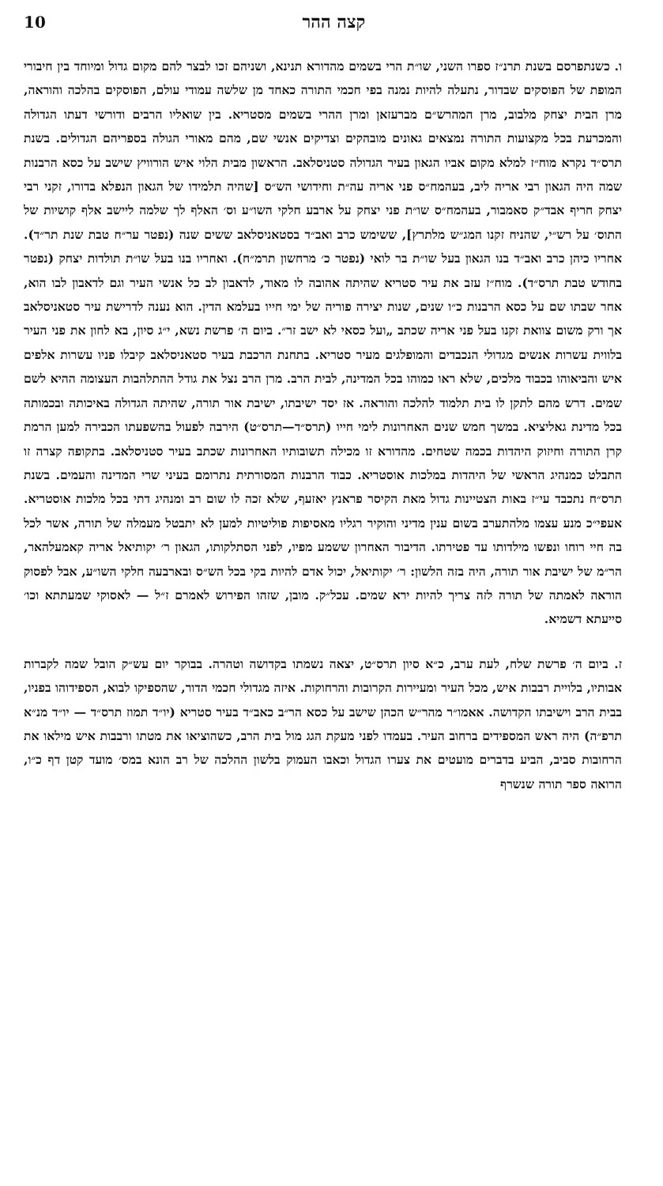10 קצה ההר
ו. כשנתפרסם בשנת תרנ״ז ספרו השני, שו״ת הרי בשמים מהדורא תנינא, ושניהם זכו לבצר להם מקום גדול ומיוחד בין חיבורי המופת של הפוסקים שבדור, נתעלה להיות נמנה בפי חכמי התורה כאחד מן שלשה עמודי עולם, הפוסקים בהלכה והוראה, מרן הבית יצחק מלבוב, מרן המהרש״ם מברעזאן ומרן ההרי בשמים מסטריא. בין שואליו הרבים ודורשי דעתו הגדולה והמכרעת בכל מקצועות התורה נמצאים גאונים מובהקים וצדיקים אנשי שם, מהם מאורי הגולה בספריהם הגדולים. בשנת תרס״ד נקרא מוח״ז למלא מקום אביו הגאון בעיר הגדולה סטניסלאב. הראשון מבית הלוי איש הורוויץ שישב על כסא הרבנות שמה היה הגאון רבי אריה ליב, בעהמח״ס פני אריה עה״ת וחידושי הש״ס [שהיה תלמידו של הגאון הנפלא בדורו, זקני רבי יצחק חריף אבד״ק סאמבור, בעהמח״ס שו״ת פני יצחק על ארבע חלקי השו״ע וס׳ האלף לך שלמה ליישב אלף קושיות של התוס׳ על רש״י, שהניח זקנו המג״ש מלתרץ], ששימש כרב ואב״ד בסטאניסלאב ששים שנה (נפטר ער״ח טבת שנת תר״ד). אחריו כיהן כרב ואב״ד בנו הגאון בעל שו״ת בר לואי (נפטר כ׳ מרחשון תרמ״ח). ואחריו בנו בעל שו״ת תולדות יצחק (נפטר בחודש טבת תרס״ד). מוח״ז עזב את עיר סטריא שהיתה אהובה לו מאוד, לדאבון לב כל אנשי העיר וגם לדאבון לבו הוא, אחר שבתו שם על כסא הרבנות כ״ו שנים, שנות יצירה פוריה של ימי חייו בעלמא הדין. הוא נענה לדרישת עיר סטאניסלאב אך ורק משום צוואת זקנו בעל פני אריה שכתב „ועל כסאי לא ישב זר״. ביום ה׳ פרשת נשא, י״ג סיון, בא לחון את פני העיר בלווית עשרות אנשים מגדולי הנכבדים והמופלגים מעיר סטריא. בתחנת הרכבת בעיר סטאניסלאב קיבלו פניו עשרות אלפים איש והביאוהו בכבוד מלכים, שלא ראו כמוהו בכל המדינה, לבית הרב. מרן הרב נצל את גודל ההתלהבות העצומה ההיא לשם שמים. דרש מהם לתקן לו בית תלמוד להלכה והוראה. אז יסד ישיבתו, ישיבת אור תורה, שהיתה הגדולה באיכותה ובכמותה בכל מדינת גאליציא. במשך חמש שנים האחרונות לימי חייו (תרס״ד—תרס״ט) הירבה לפעול בהשפעתו הכבירה למען הרמת קרן התורה וחיזוק היהדות בכמה שטחים. מהדורא זו מכילה תשובותיו האחרונות שכתב בעיר סטניסלאב. בתקופה קצרה זו התבלט כמנהיג הראשי של היהדות במלכות אוסטריא. כבוד הרבנות המסורתית נתרומם בעיני שרי המדינה והעמים. בשנת תרס״ח נתכבד עי״ז באות הצטיינות גדול מאת הקיסר פראנץ יאזעף, שלא זכה לו שום רב ומנהיג דתי בכל מלכות אוסטריא. אעפי״כ מנע עצמו מלהתערב בשום ענין מדיני והוקיר רגליו מאסיפות פוליטיות למען לא יתבטל מעמלה של תורה, אשר לכל בה חיי רוחו ונפשו מילדותו עד פטירתו. הדיבור האחרון ששמע מפיו, לפני הסתלקותו, הגאון ר׳ יקותיאל אריה קאמעלהאר, הר״מ של ישיבת אור תורה, היה בזה הלשון: ר׳ יקותיאל, יכול אדם להיות בקי בכל הש״ס ובארבעה חלקי השו״ע, אבל לפסוק הוראה לאמתה של תורה לזה צריך להיות ירא שמים. עכל״ק. מובן, שזהו הפירוש לאמרם ז״ל — לאסוקי שמעתתא וכו׳ סייעתא דשמיא.
ז. ביום ה׳ פרשת שלח, לעת ערב, כ״א סיון תרס״ט, יצאה נשמתו בקדושה וטהרה. בבוקר יום עש״ק הובל שמה לקברות אבותיו, בלויית רבבות איש, מכל העיר ומעיירות הקרובות והרחוקות. איזה מגדולי חכמי הדור, שהספיקו לבוא, הספידוהו בפניו, בבית הרב וישיבתו הקדושה. אאמו״ר מהר״ש הכהן שישב על כסא הר״ב כאב״ד בעיר סטריא (יו״ד תמוז תרס״ד — יו״ד מנ״א תרפ״ה) היה ראש המספידים ברחוב העיר. בעמדו לפני מעקת הגג מול בית הרב, כשהוציאו את מטתו ורבבות איש מילאו את הרחובות סביב, הביע בדברים מועטים את צערו הגדול וכאבו העמוק בלשון ההלכה של רב הונא במס׳ מועד קטן דף כ״ו, הרואה ספר תורה שנשרף